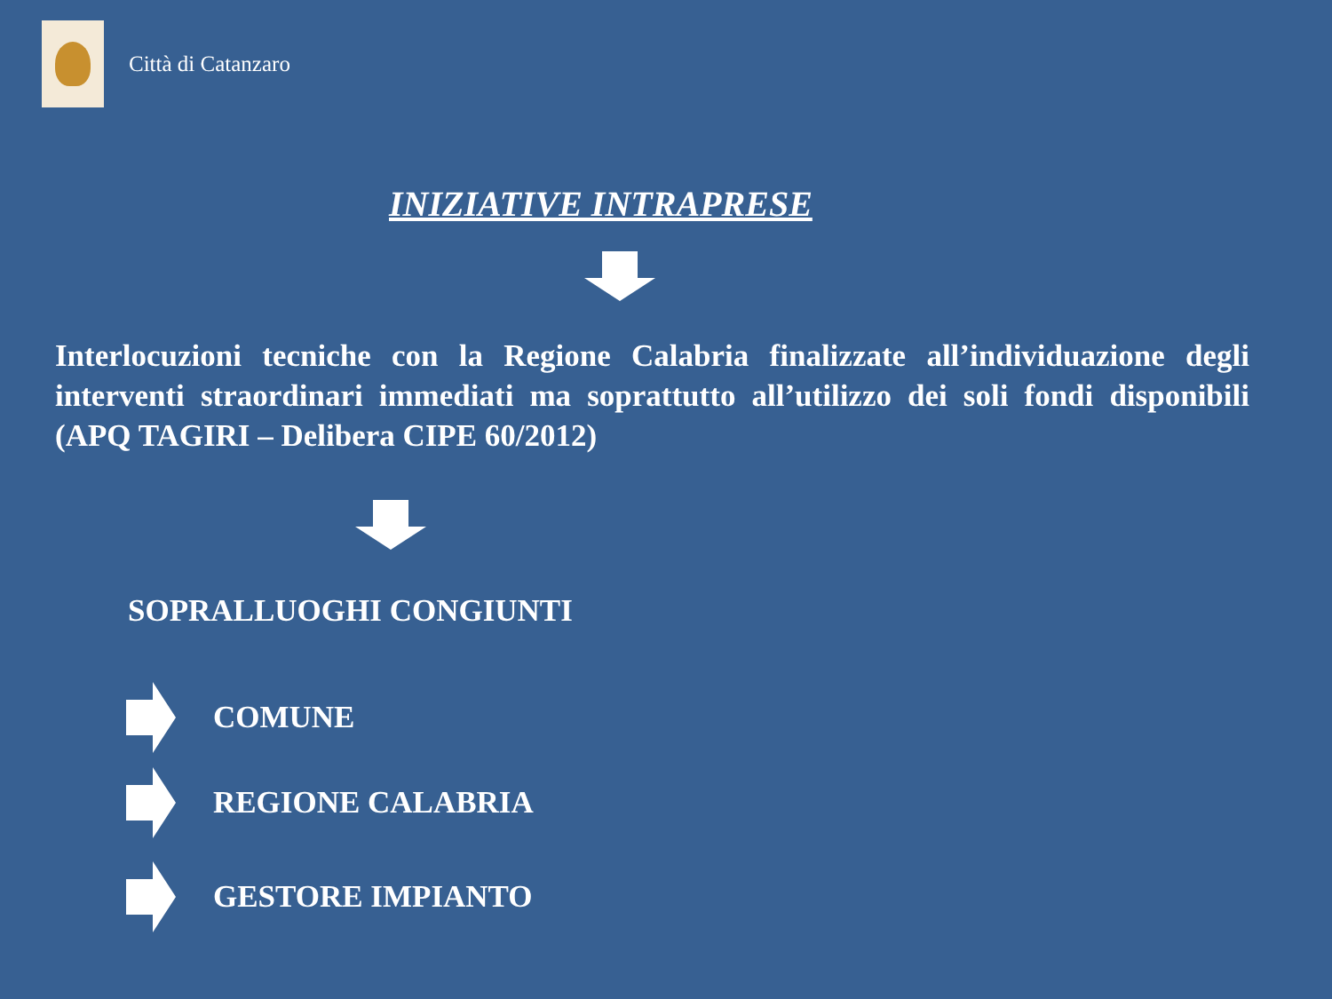Città di Catanzaro
INIZIATIVE INTRAPRESE
Interlocuzioni tecniche con la Regione Calabria finalizzate all’individuazione degli interventi straordinari immediati ma soprattutto all’utilizzo dei soli fondi disponibili (APQ TAGIRI – Delibera CIPE 60/2012)
SOPRALLUOGHI CONGIUNTI
COMUNE
REGIONE CALABRIA
GESTORE IMPIANTO